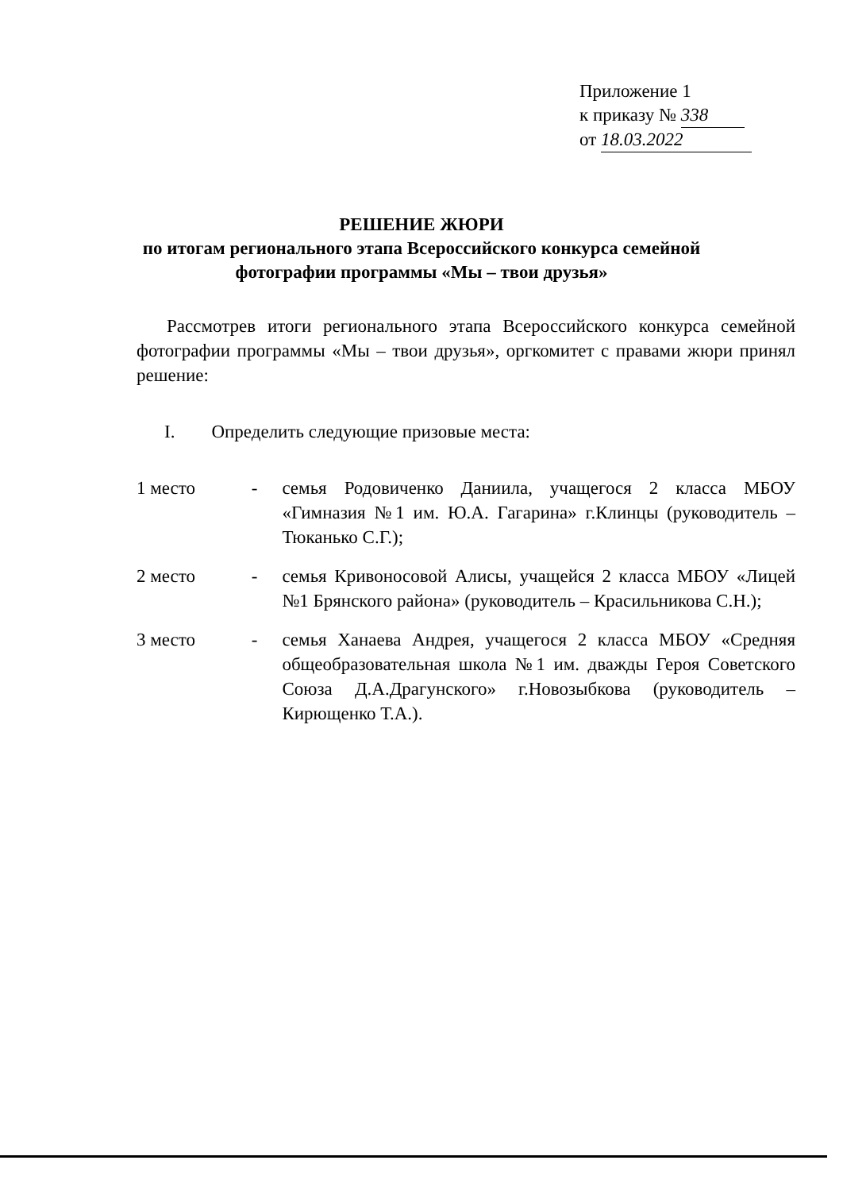Приложение 1
к приказу № 338
от 18.03.2022
РЕШЕНИЕ ЖЮРИ
по итогам регионального этапа Всероссийского конкурса семейной
фотографии программы «Мы – твои друзья»
Рассмотрев итоги регионального этапа Всероссийского конкурса семейной фотографии программы «Мы – твои друзья», оргкомитет с правами жюри принял решение:
I. Определить следующие призовые места:
1 место - семья Родовиченко Даниила, учащегося 2 класса МБОУ «Гимназия №1 им. Ю.А. Гагарина» г.Клинцы (руководитель – Тюканько С.Г.);
2 место - семья Кривоносовой Алисы, учащейся 2 класса МБОУ «Лицей №1 Брянского района» (руководитель – Красильникова С.Н.);
3 место - семья Ханаева Андрея, учащегося 2 класса МБОУ «Средняя общеобразовательная школа №1 им. дважды Героя Советского Союза Д.А.Драгунского» г.Новозыбкова (руководитель – Кирющенко Т.А.).